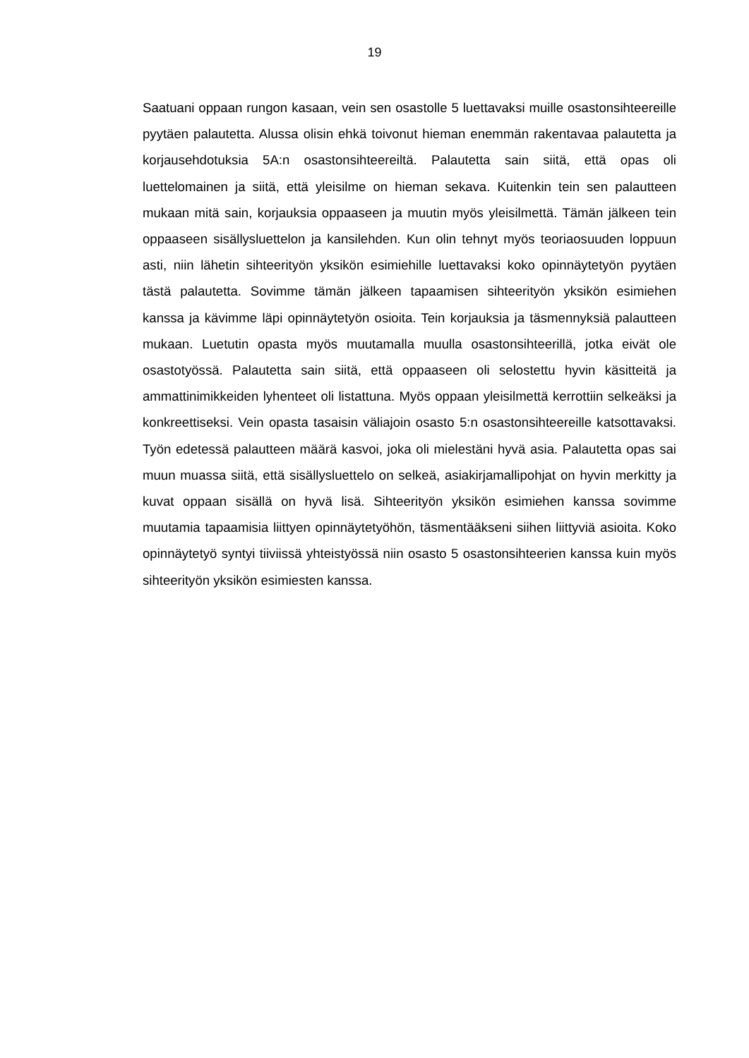19
Saatuani oppaan rungon kasaan, vein sen osastolle 5 luettavaksi muille osas­tonsihteereille pyytäen palautetta. Alussa olisin ehkä toivonut hieman enemmän rakentavaa palautetta ja korjausehdotuksia 5A:n osastonsihteereiltä. Palautetta sain siitä, että opas oli luettelomainen ja siitä, että yleisilme on hieman sekava. Kuitenkin tein sen palautteen mukaan mitä sain, korjauksia oppaaseen ja muu­tin myös yleisilmettä. Tämän jälkeen tein oppaaseen sisällysluettelon ja kansi­lehden. Kun olin tehnyt myös teoriaosuuden loppuun asti, niin lähetin sihteeri­työn yksikön esimiehille luettavaksi koko opinnäytetyön pyytäen tästä palautet­ta. Sovimme tämän jälkeen tapaamisen sihteerityön yksikön esimiehen kanssa ja kävimme läpi opinnäytetyön osioita. Tein korjauksia ja täsmennyksiä palaut­teen mukaan. Luetutin opasta myös muutamalla muulla osastonsihteerillä, jotka eivät ole osastotyössä. Palautetta sain siitä, että oppaaseen oli selostettu hyvin käsitteitä ja ammattinimikkeiden lyhenteet oli listattuna. Myös oppaan yleisilmet­tä kerrottiin selkeäksi ja konkreettiseksi. Vein opasta tasaisin väliajoin osasto 5:n osastonsihteereille katsottavaksi. Työn edetessä palautteen määrä kasvoi, joka oli mielestäni hyvä asia. Palautetta opas sai muun muassa siitä, että sisäl­lysluettelo on selkeä, asiakirjamallipohjat on hyvin merkitty ja kuvat oppaan si­sällä on hyvä lisä. Sihteerityön yksikön esimiehen kanssa sovimme muutamia tapaamisia liittyen opinnäytetyöhön, täsmentääkseni siihen liittyviä asioita. Koko opinnäytetyö syntyi tiiviissä yhteistyössä niin osasto 5 osastonsihteerien kanssa kuin myös sihteerityön yksikön esimiesten kanssa.